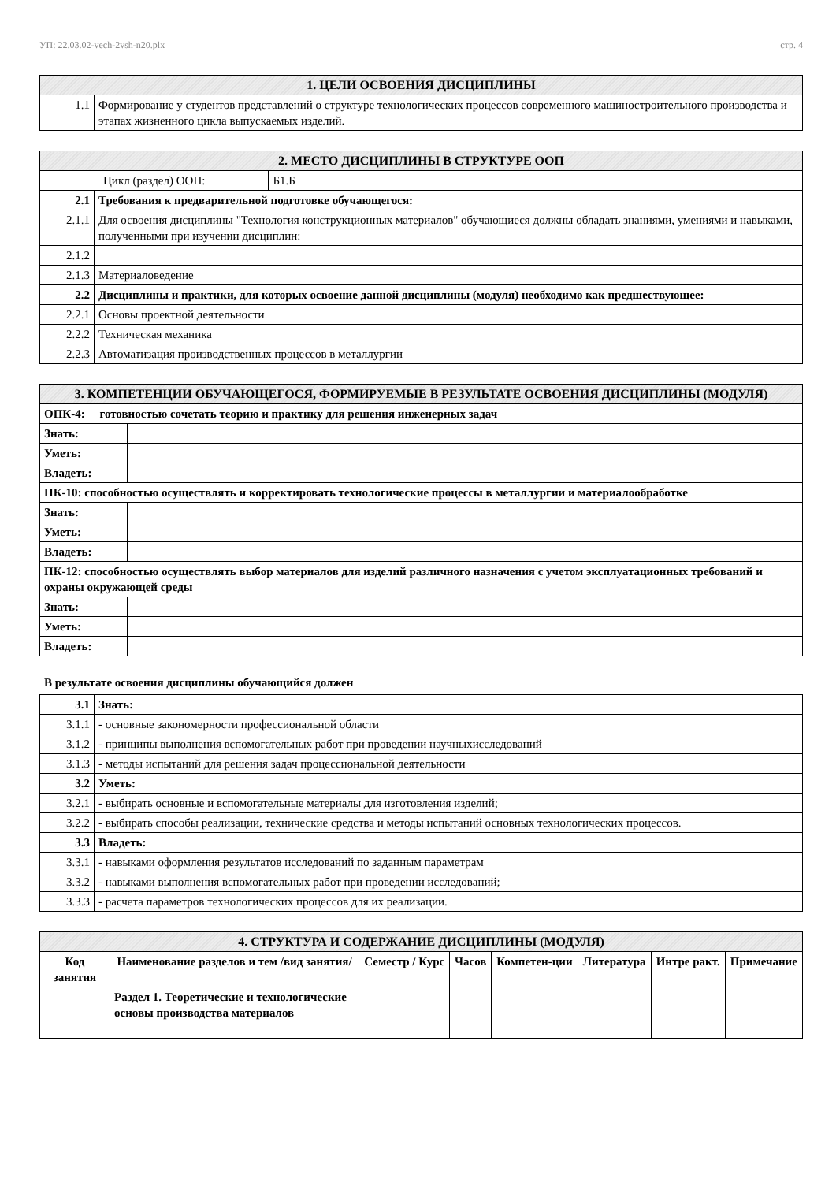УП: 22.03.02-vech-2vsh-n20.plx стр. 4
| 1. ЦЕЛИ ОСВОЕНИЯ ДИСЦИПЛИНЫ | |
| 1.1 | Формирование у студентов представлений о структуре технологических процессов современного машиностроительного производства и этапах жизненного цикла выпускаемых изделий. |
| 2. МЕСТО ДИСЦИПЛИНЫ В СТРУКТУРЕ ООП | | |
| Цикл (раздел) ООП: | | Б1.Б |
| 2.1 | Требования к предварительной подготовке обучающегося: | |
| 2.1.1 | Для освоения дисциплины "Технология конструкционных материалов" обучающиеся должны обладать знаниями, умениями и навыками, полученными при изучении дисциплин: | |
| 2.1.2 | | |
| 2.1.3 | Материаловедение | |
| 2.2 | Дисциплины и практики, для которых освоение данной дисциплины (модуля) необходимо как предшествующее: | |
| 2.2.1 | Основы проектной деятельности | |
| 2.2.2 | Техническая механика | |
| 2.2.3 | Автоматизация производственных процессов в металлургии | |
| 3. КОМПЕТЕНЦИИ ОБУЧАЮЩЕГОСЯ, ФОРМИРУЕМЫЕ В РЕЗУЛЬТАТЕ ОСВОЕНИЯ ДИСЦИПЛИНЫ (МОДУЛЯ) | |
| ОПК-4: готовностью сочетать теорию и практику для решения инженерных задач | |
| Знать: | |
| Уметь: | |
| Владеть: | |
| ПК-10: способностью осуществлять и корректировать технологические процессы в металлургии и материалообработке | |
| Знать: | |
| Уметь: | |
| Владеть: | |
| ПК-12: способностью осуществлять выбор материалов для изделий различного назначения с учетом эксплуатационных требований и охраны окружающей среды | |
| Знать: | |
| Уметь: | |
| Владеть: | |
В результате освоения дисциплины обучающийся должен
| 3.1 | Знать: |
| 3.1.1 | - основные закономерности профессиональной области |
| 3.1.2 | - принципы выполнения вспомогательных работ при проведении научныхисследований |
| 3.1.3 | - методы испытаний для решения задач процессиональной деятельности |
| 3.2 | Уметь: |
| 3.2.1 | - выбирать основные и вспомогательные материалы для изготовления изделий; |
| 3.2.2 | - выбирать способы реализации, технические средства и методы испытаний основных технологических процессов. |
| 3.3 | Владеть: |
| 3.3.1 | - навыками оформления результатов исследований по заданным параметрам |
| 3.3.2 | - навыками выполнения вспомогательных работ при проведении исследований; |
| 3.3.3 | - расчета параметров технологических процессов для их реализации. |
| 4. СТРУКТУРА И СОДЕРЖАНИЕ ДИСЦИПЛИНЫ (МОДУЛЯ) | | | | | | | |
| Код занятия | Наименование разделов и тем /вид занятия/ | Семестр / Курс | Часов | Компетен-ции | Литература | Интре ракт. | Примечание |
| | Раздел 1. Теоретические и технологические основы производства материалов | | | | | | |